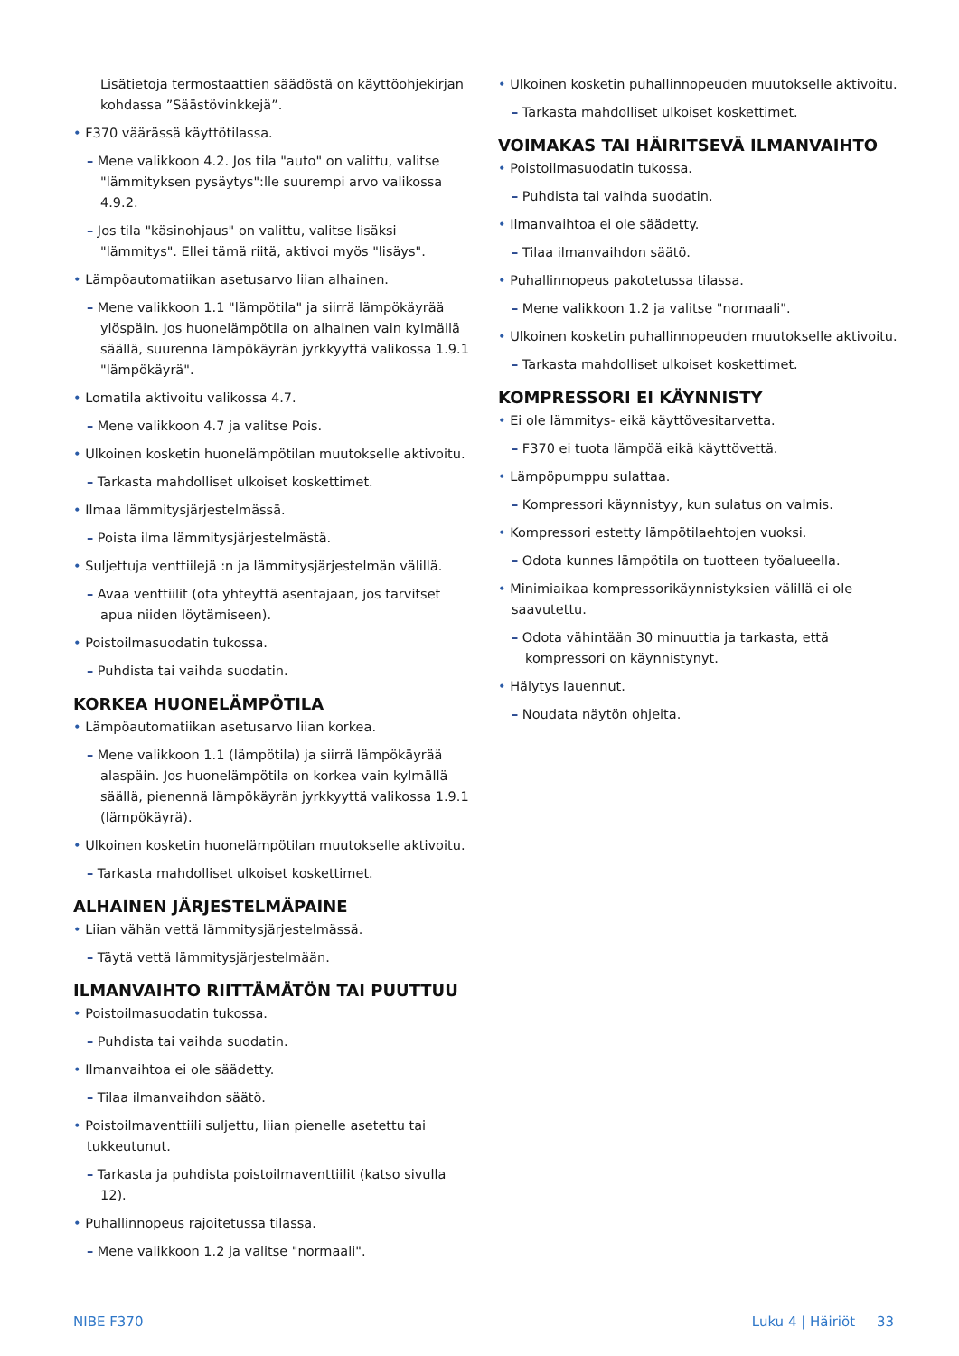Lisätietoja termostaattien säädöstä on käyttöohjekirjan kohdassa ”Säästövinkkejä”.
• F370 väärässä käyttötilassa.
– Mene valikkoon 4.2. Jos tila "auto" on valittu, valitse "lämmityksen pysäytys":lle suurempi arvo valikossa 4.9.2.
– Jos tila "käsinohjaus" on valittu, valitse lisäksi "lämmitys". Ellei tämä riitä, aktivoi myös "lisäys".
• Lämpöautomatiikan asetusarvo liian alhainen.
– Mene valikkoon 1.1 "lämpötila" ja siirrä lämpökäyrää ylöspäin. Jos huonelämpötila on alhainen vain kylmällä säällä, suurenna lämpökäyrän jyrkkyyttä valikossa 1.9.1 "lämpökäyrä".
• Lomatila aktivoitu valikossa 4.7.
– Mene valikkoon 4.7 ja valitse Pois.
• Ulkoinen kosketin huonelämpötilan muutokselle aktivoitu.
– Tarkasta mahdolliset ulkoiset koskettimet.
• Ilmaa lämmitysjärjestelmässä.
– Poista ilma lämmitysjärjestelmästä.
• Suljettuja venttiilejä :n ja lämmitysjärjestelmän välillä.
– Avaa venttiilit (ota yhteyttä asentajaan, jos tarvitset apua niiden löytämiseen).
• Poistoilmasuodatin tukossa.
– Puhdista tai vaihda suodatin.
KORKEA HUONELÄMPÖTILA
• Lämpöautomatiikan asetusarvo liian korkea.
– Mene valikkoon 1.1 (lämpötila) ja siirrä lämpökäyrää alaspäin. Jos huonelämpötila on korkea vain kylmällä säällä, pienennä lämpökäyrän jyrkkyyttä valikossa 1.9.1 (lämpökäyrä).
• Ulkoinen kosketin huonelämpötilan muutokselle aktivoitu.
– Tarkasta mahdolliset ulkoiset koskettimet.
ALHAINEN JÄRJESTELMÄPAINE
• Liian vähän vettä lämmitysjärjestelmässä.
– Täytä vettä lämmitysjärjestelmään.
ILMANVAIHTO RIITTÄMÄTÖN TAI PUUTTUU
• Poistoilmasuodatin tukossa.
– Puhdista tai vaihda suodatin.
• Ilmanvaihtoa ei ole säädetty.
– Tilaa ilmanvaihdon säätö.
• Poistoilmaventtiili suljettu, liian pienelle asetettu tai tukkeutunut.
– Tarkasta ja puhdista poistoilmaventtiilit (katso sivulla 12).
• Puhallinnopeus rajoitetussa tilassa.
– Mene valikkoon 1.2 ja valitse "normaali".
• Ulkoinen kosketin puhallinnopeuden muutokselle aktivoitu.
– Tarkasta mahdolliset ulkoiset koskettimet.
VOIMAKAS TAI HÄIRITSEVÄ ILMANVAIHTO
• Poistoilmasuodatin tukossa.
– Puhdista tai vaihda suodatin.
• Ilmanvaihtoa ei ole säädetty.
– Tilaa ilmanvaihdon säätö.
• Puhallinnopeus pakotetussa tilassa.
– Mene valikkoon 1.2 ja valitse "normaali".
• Ulkoinen kosketin puhallinnopeuden muutokselle aktivoitu.
– Tarkasta mahdolliset ulkoiset koskettimet.
KOMPRESSORI EI KÄYNNISTY
• Ei ole lämmitys- eikä käyttövesitarvetta.
– F370 ei tuota lämpöä eikä käyttövettä.
• Lämpöpumppu sulattaa.
– Kompressori käynnistyy, kun sulatus on valmis.
• Kompressori estetty lämpötilaehtojen vuoksi.
– Odota kunnes lämpötila on tuotteen työalueella.
• Minimiaikaa kompressorikäynnistyksien välillä ei ole saavutettu.
– Odota vähintään 30 minuuttia ja tarkasta, että kompressori on käynnistynyt.
• Hälytys lauennut.
– Noudata näytön ohjeita.
NIBE F370 Luku 4 | Häiriöt 33